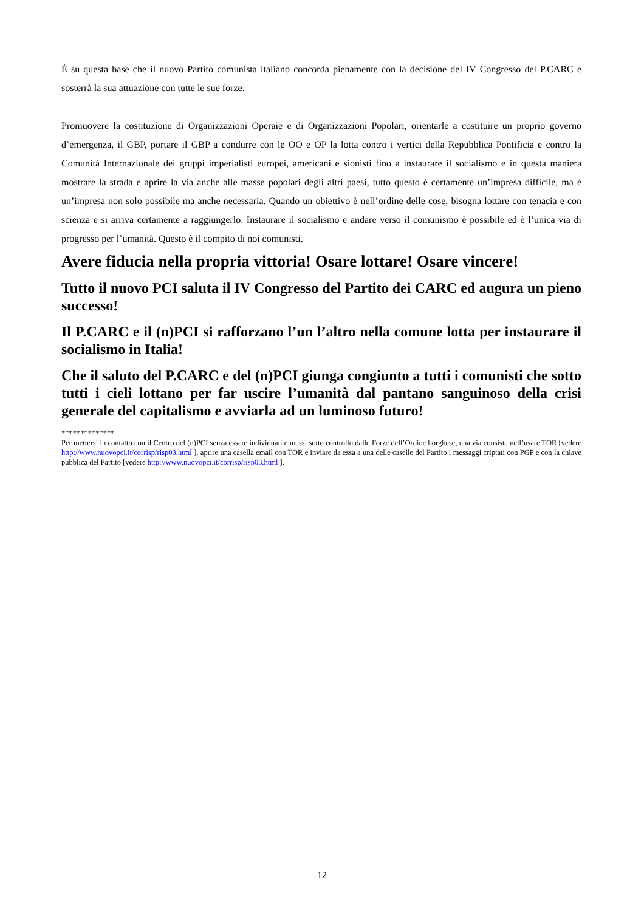È su questa base che il nuovo Partito comunista italiano concorda pienamente con la decisione del IV Congresso del P.CARC e sosterrà la sua attuazione con tutte le sue forze.
Promuovere la costituzione di Organizzazioni Operaie e di Organizzazioni Popolari, orientarle a costituire un proprio governo d’emergenza, il GBP, portare il GBP a condurre con le OO e OP la lotta contro i vertici della Repubblica Pontificia e contro la Comunità Internazionale dei gruppi imperialisti europei, americani e sionisti fino a instaurare il socialismo e in questa maniera mostrare la strada e aprire la via anche alle masse popolari degli altri paesi, tutto questo è certamente un’impresa difficile, ma è un’impresa non solo possibile ma anche necessaria. Quando un obiettivo è nell’ordine delle cose, bisogna lottare con tenacia e con scienza e si arriva certamente a raggiungerlo. Instaurare il socialismo e andare verso il comunismo è possibile ed è l’unica via di progresso per l’umanità. Questo è il compito di noi comunisti.
Avere fiducia nella propria vittoria! Osare lottare! Osare vincere!
Tutto il nuovo PCI saluta il IV Congresso del Partito dei CARC ed augura un pieno successo!
Il P.CARC e il (n)PCI si rafforzano l’un l’altro nella comune lotta per instaurare il socialismo in Italia!
Che il saluto del P.CARC e del (n)PCI giunga congiunto a tutti i comunisti che sotto tutti i cieli lottano per far uscire l’umanità dal pantano sanguinoso della crisi generale del capitalismo e avviarla ad un luminoso futuro!
**************
Per mettersi in contatto con il Centro del (n)PCI senza essere individuati e messi sotto controllo dalle Forze dell’Ordine borghese, una via consiste nell’usare TOR [vedere http://www.nuovopci.it/corrisp/risp03.html ], aprire una casella email con TOR e inviare da essa a una delle caselle del Partito i messaggi criptati con PGP e con la chiave pubblica del Partito [vedere http://www.nuovopci.it/corrisp/risp03.html ].
12